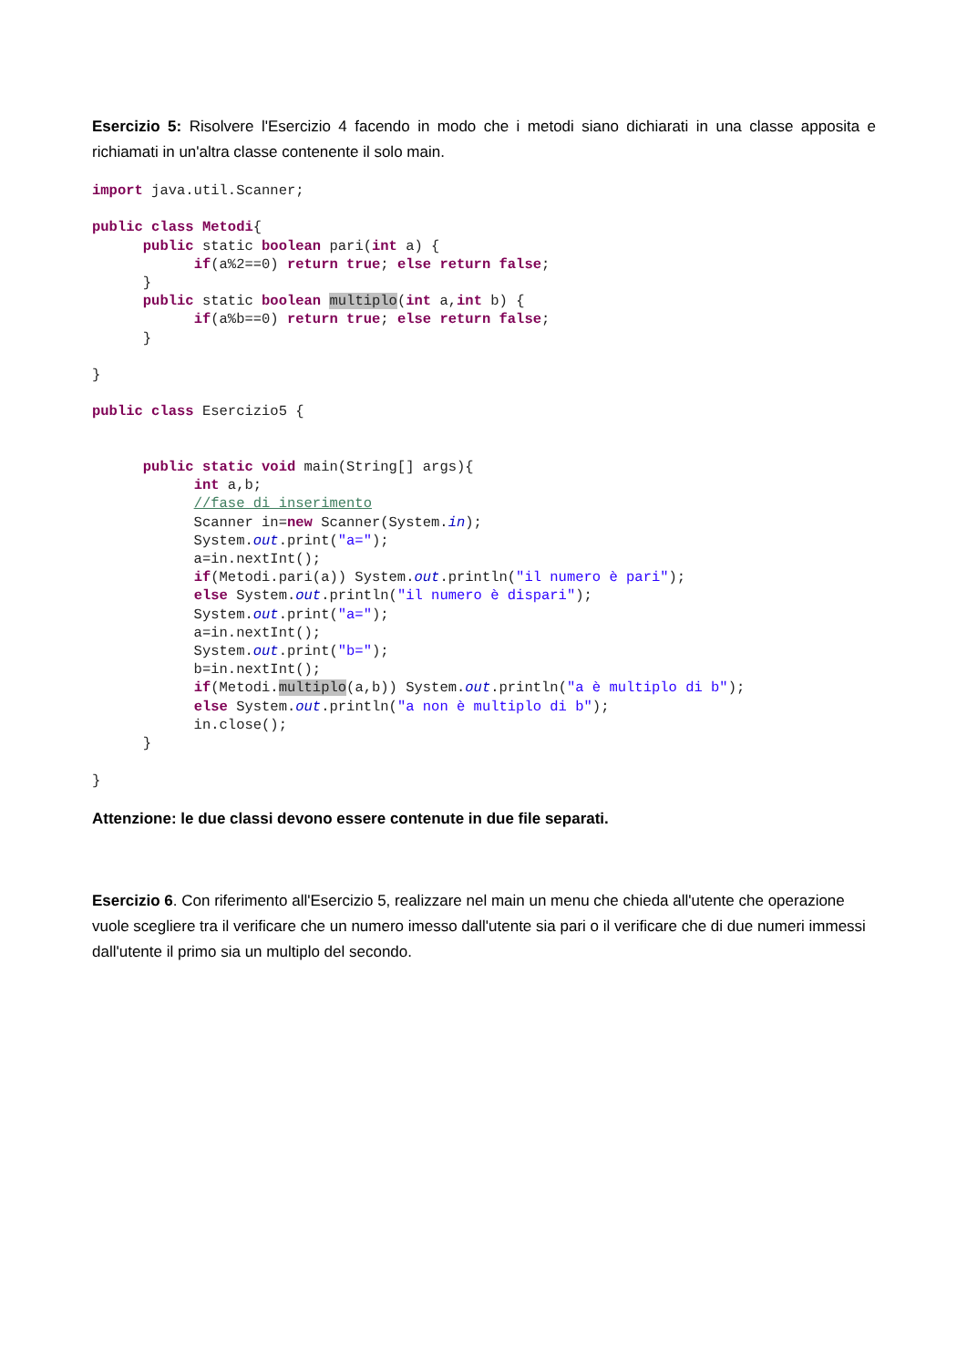Esercizio 5: Risolvere l'Esercizio 4 facendo in modo che i metodi siano dichiarati in una classe apposita e richiamati in un'altra classe contenente il solo main.
import java.util.Scanner;

public class Metodi{
      public static boolean pari(int a) {
            if(a%2==0) return true; else return false;
      }
      public static boolean multiplo(int a,int b) {
            if(a%b==0) return true; else return false;
      }

}

public class Esercizio5 {


      public static void main(String[] args){
            int a,b;
            //fase di inserimento
            Scanner in=new Scanner(System.in);
            System.out.print("a=");
            a=in.nextInt();
            if(Metodi.pari(a)) System.out.println("il numero è pari");
            else System.out.println("il numero è dispari");
            System.out.print("a=");
            a=in.nextInt();
            System.out.print("b=");
            b=in.nextInt();
            if(Metodi.multiplo(a,b)) System.out.println("a è multiplo di b");
            else System.out.println("a non è multiplo di b");
            in.close();
      }

}
Attenzione: le due classi devono essere contenute in due file separati.
Esercizio 6. Con riferimento all'Esercizio 5, realizzare nel main un menu che chieda all'utente che operazione vuole scegliere tra il verificare che un numero imesso dall'utente sia pari o il verificare che di due numeri immessi dall'utente il primo sia un multiplo del secondo.